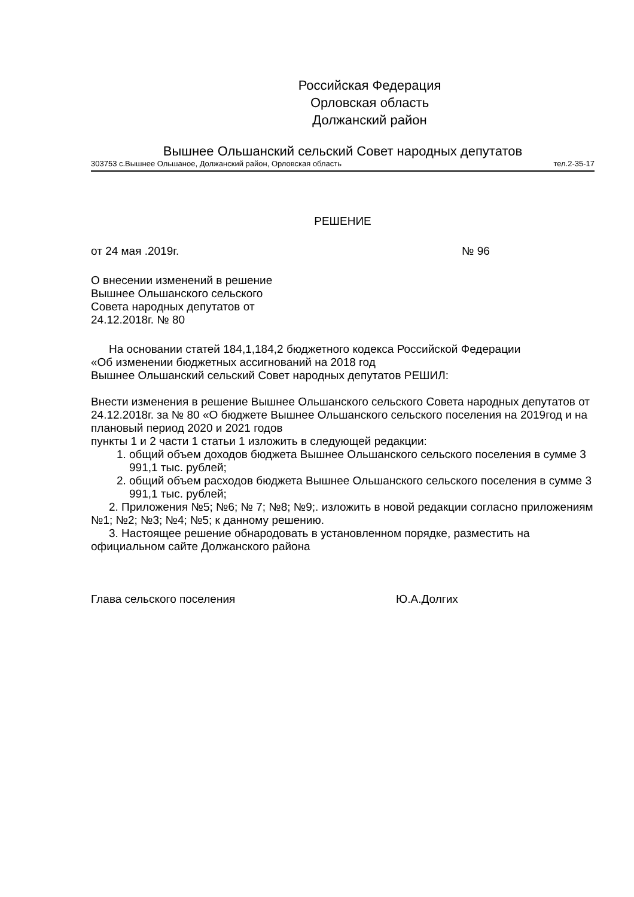Российская Федерация
Орловская область
Должанский район
Вышнее Ольшанский сельский Совет народных депутатов
303753 с.Вышнее Ольшаное, Должанский район, Орловская область тел.2-35-17
РЕШЕНИЕ
от 24 мая .2019г. № 96
О внесении изменений в решение
Вышнее Ольшанского сельского
Совета народных депутатов от
24.12.2018г. № 80
На основании статей 184,1,184,2 бюджетного кодекса Российской Федерации
«Об изменении бюджетных ассигнований на 2018 год
Вышнее Ольшанский сельский Совет народных депутатов РЕШИЛ:
Внести изменения в решение Вышнее Ольшанского сельского Совета народных депутатов от 24.12.2018г. за № 80 «О бюджете Вышнее Ольшанского сельского поселения на 2019год и на плановый период 2020 и 2021 годов
пункты 1 и 2 части 1 статьи 1 изложить в следующей редакции:
1. общий объем доходов бюджета Вышнее Ольшанского сельского поселения в сумме 3 991,1 тыс. рублей;
2. общий объем расходов бюджета Вышнее Ольшанского сельского поселения в сумме 3 991,1 тыс. рублей;
2. Приложения №5; №6; № 7; №8; №9;. изложить в новой редакции согласно приложениям №1; №2; №3; №4; №5; к данному решению.
3. Настоящее решение обнародовать в установленном порядке, разместить на официальном сайте Должанского района
Глава сельского поселения Ю.А.Долгих